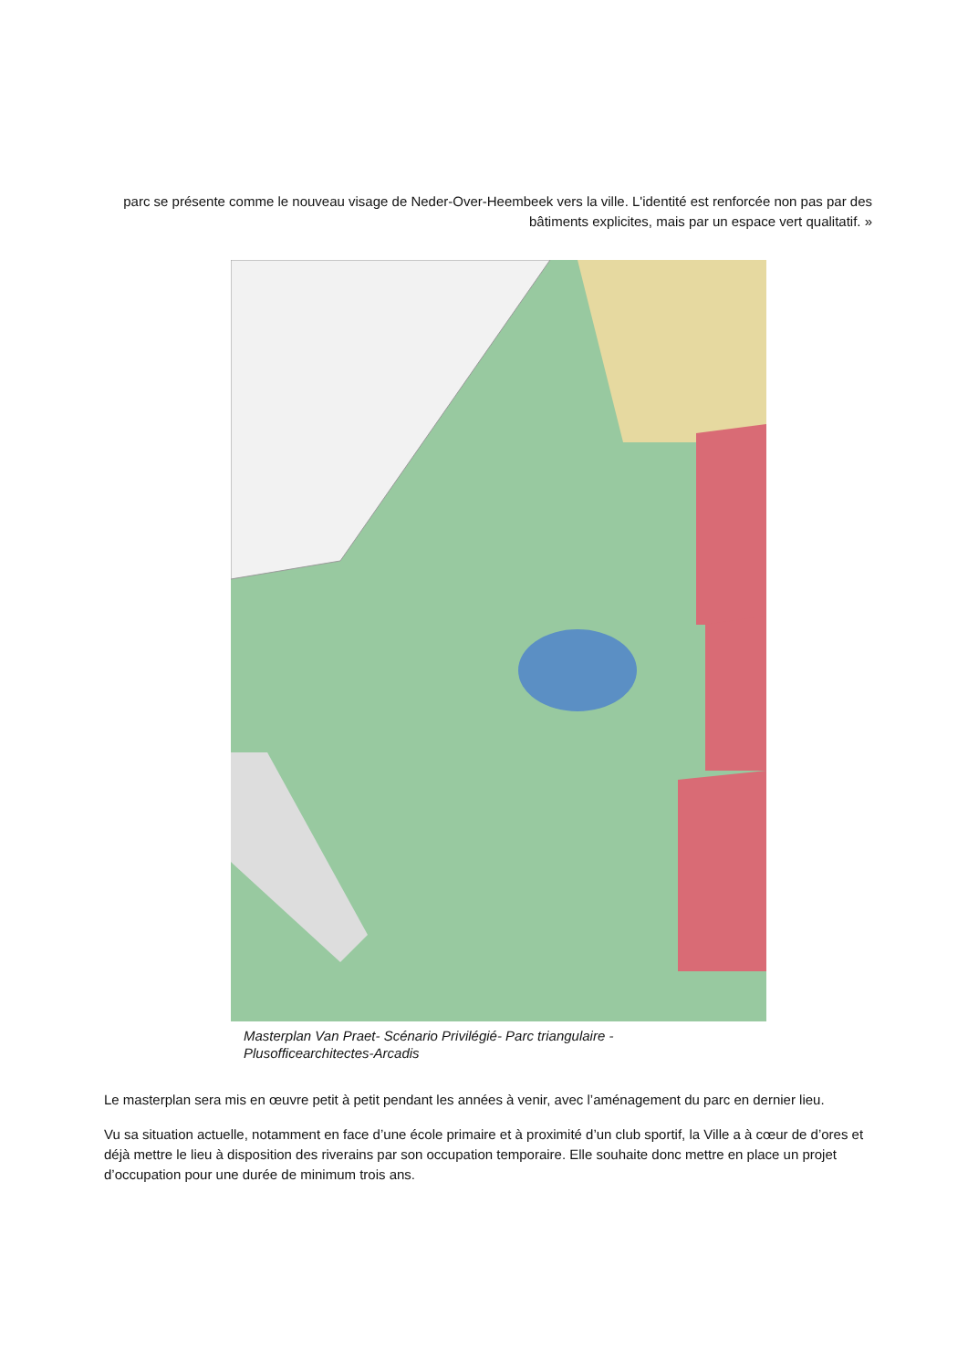parc se présente comme le nouveau visage de Neder-Over-Heembeek vers la ville. L'identité est renforcée non pas par des bâtiments explicites, mais par un espace vert qualitatif. »
Masterplan Van Praet- Scénario Privilégié- Parc triangulaire -
Plusofficearchitectes-Arcadis
Le masterplan sera mis en œuvre petit à petit pendant les années à venir, avec l’aménagement du parc en dernier lieu.
Vu sa situation actuelle, notamment en face d’une école primaire et à proximité d’un club sportif, la Ville a à cœur de d’ores et déjà mettre le lieu à disposition des riverains par son occupation temporaire. Elle souhaite donc mettre en place un projet d’occupation pour une durée de minimum trois ans.